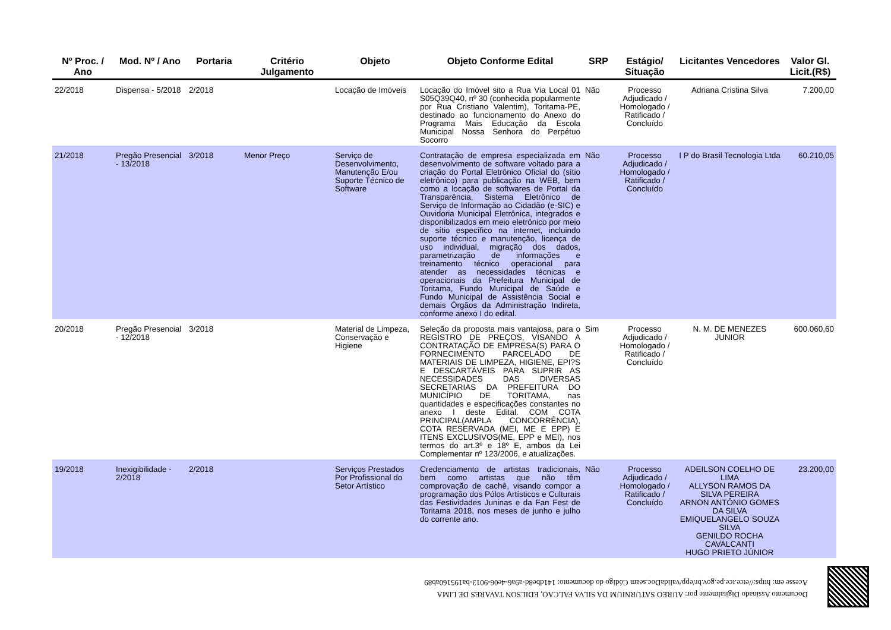| Nº Proc. / Ano | Mod. Nº / Ano | Portaria | Critério Julgamento | Objeto | Objeto Conforme Edital | SRP | Estágio/ Situação | Licitantes Vencedores | Valor Gl. Licit.(R$) |
| --- | --- | --- | --- | --- | --- | --- | --- | --- | --- |
| 22/2018 | Dispensa - 5/2018 | 2/2018 | | Locação de Imóveis | Locação do Imóvel sito a Rua Via Local 01 S05Q39Q40, nº 30 (conhecida popularmente por Rua Cristiano Valentim), Toritama-PE, destinado ao funcionamento do Anexo do Programa Mais Educação da Escola Municipal Nossa Senhora do Perpétuo Socorro | Não | Processo Adjudicado / Homologado / Ratificado / Concluído | Adriana Cristina Silva | 7.200,00 |
| 21/2018 | Pregão Presencial - 13/2018 | 3/2018 | Menor Preço | Serviço de Desenvolvimento, Manutenção E/ou Suporte Técnico de Software | Contratação de empresa especializada em desenvolvimento de software voltado para a criação do Portal Eletrônico Oficial do (sítio eletrônico) para publicação na WEB, bem como a locação de softwares de Portal da Transparência, Sistema Eletrônico de Serviço de Informação ao Cidadão (e-SIC) e Ouvidoria Municipal Eletrônica, integrados e disponibilizados em meio eletrônico por meio de sítio específico na internet, incluindo suporte técnico e manutenção, licença de uso individual, migração dos dados, parametrização de informações e treinamento técnico operacional para atender as necessidades técnicas e operacionais da Prefeitura Municipal de Toritama, Fundo Municipal de Saúde e Fundo Municipal de Assistência Social e demais Órgãos da Administração Indireta, conforme anexo I do edital. | Não | Processo Adjudicado / Homologado / Ratificado / Concluído | I P do Brasil Tecnologia Ltda | 60.210,05 |
| 20/2018 | Pregão Presencial - 12/2018 | 3/2018 | | Material de Limpeza, Conservação e Higiene | Seleção da proposta mais vantajosa, para o REGISTRO DE PREÇOS, VISANDO A CONTRATAÇÃO DE EMPRESA(S) PARA O FORNECIMENTO PARCELADO DE MATERIAIS DE LIMPEZA, HIGIENE, EPI?S E DESCARTÁVEIS PARA SUPRIR AS NECESSIDADES DAS DIVERSAS SECRETARIAS DA PREFEITURA DO MUNICÍPIO DE TORITAMA, nas quantidades e especificações constantes no anexo I deste Edital. COM COTA PRINCIPAL(AMPLA CONCORRÊNCIA), COTA RESERVADA (MEI, ME E EPP) E ITENS EXCLUSIVOS(ME, EPP e MEI), nos termos do art.3º e 18º E, ambos da Lei Complementar nº 123/2006, e atualizações. | Sim | Processo Adjudicado / Homologado / Ratificado / Concluído | N. M. DE MENEZES JUNIOR | 600.060,60 |
| 19/2018 | Inexigibilidade - 2/2018 | 2/2018 | | Serviços Prestados Por Profissional do Setor Artístico | Credenciamento de artistas tradicionais, bem como artistas que não têm comprovação de cachê, visando compor a programação dos Pólos Artísticos e Culturais das Festividades Juninas e da Fan Fest de Toritama 2018, nos meses de junho e julho do corrente ano. | Não | Processo Adjudicado / Homologado / Ratificado / Concluído | ADEILSON COELHO DE LIMA ALLYSON RAMOS DA SILVA PEREIRA ARNON ANTÔNIO GOMES DA SILVA EMIQUELANGELO SOUZA SILVA GENILDO ROCHA CAVALCANTI HUGO PRIETO JÚNIOR | 23.200,00 |
Documento Assinado Digitalmente por: AUREO SATURNIUM DA SILVA FALCAO, EDILSON TAVARES DE LIMA
Acesse em: https://etce.tce.pe.gov.br/epp/validaDoc.seam Código do documento: 141dbe8d-a9a6-4e06-9013-ba195160ab89